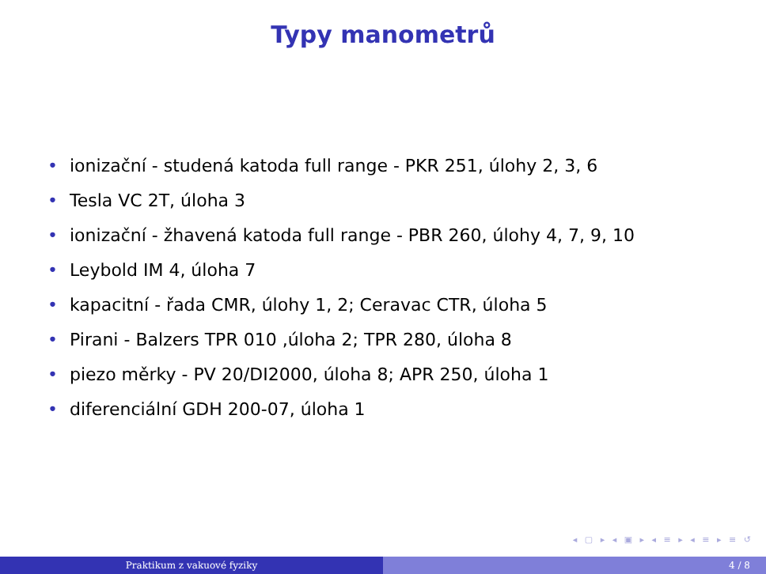Typy manometrů
• ionizační - studená katoda full range - PKR 251, úlohy 2, 3, 6
• Tesla VC 2T, úloha 3
• ionizační - žhavená katoda full range - PBR 260, úlohy 4, 7, 9, 10
• Leybold IM 4, úloha 7
• kapacitní - řada CMR, úlohy 1, 2; Ceravac CTR, úloha 5
• Pirani - Balzers TPR 010 ,úloha 2; TPR 280, úloha 8
• piezo měrky - PV 20/DI2000, úloha 8; APR 250, úloha 1
• diferenciální GDH 200-07, úloha 1
◂ ▢ ▸ ◂ ▣ ▸ ◂ ≡ ▸ ◂ ≡ ▸ ≡ ↺
Praktikum z vakuové fyziky 4 / 8